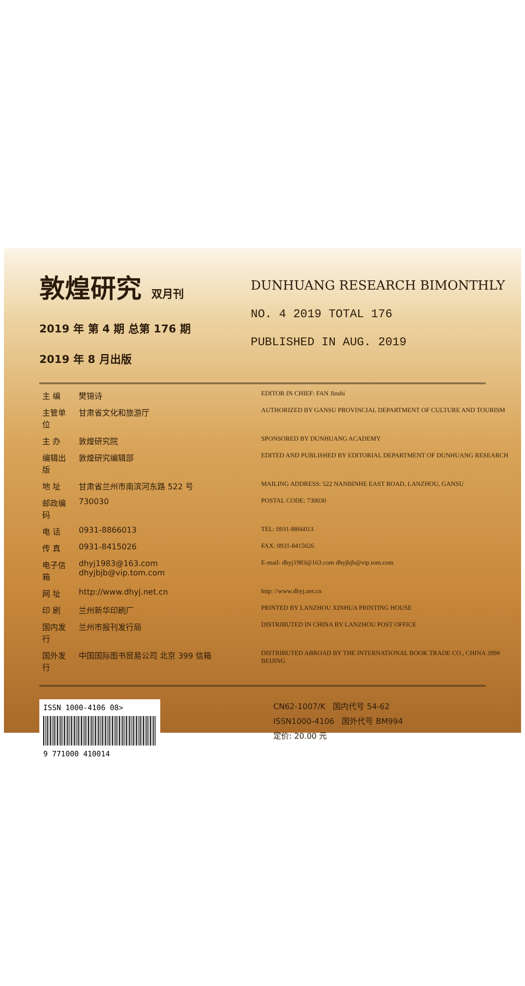敦煌研究 双月刊
2019 年 第 4 期 总第 176 期
2019 年 8 月出版
DUNHUANG RESEARCH BIMONTHLY
NO. 4 2019 TOTAL 176
PUBLISHED IN AUG. 2019
| 主 编 | 樊锦诗 | EDITOR IN CHIEF: FAN Jinshi |
| 主管单位 | 甘肃省文化和旅游厅 | AUTHORIZED BY GANSU PROVINCIAL DEPARTMENT OF CULTURE AND TOURISM |
| 主 办 | 敦煌研究院 | SPONSORED BY DUNHUANG ACADEMY |
| 编辑出版 | 敦煌研究编辑部 | EDITED AND PUBLISHED BY EDITORIAL DEPARTMENT OF DUNHUANG RESEARCH |
| 地 址 | 甘肃省兰州市南滨河东路 522 号 | MAILING ADDRESS: 522 NANBINHE EAST ROAD, LANZHOU, GANSU |
| 邮政编码 | 730030 | POSTAL CODE: 730030 |
| 电 话 | 0931-8866013 | TEL: 0931-8866013 |
| 传 真 | 0931-8415026 | FAX: 0931-8415026 |
| 电子信箱 | dhyj1983@163.com dhyjbjb@vip.tom.com | E-mail: dhyj1983@163.com dhyjbjb@vip.tom.com |
| 网 址 | http://www.dhyj.net.cn | http: //www.dhyj.net.cn |
| 印 刷 | 兰州新华印刷厂 | PRINTED BY LANZHOU XINHUA PRINTING HOUSE |
| 国内发行 | 兰州市报刊发行局 | DISTRIBUTED IN CHINA BY LANZHOU POST OFFICE |
| 国外发行 | 中国国际图书贸易公司 北京 399 信箱 | DISTRIBUTED ABROAD BY THE INTERNATIONAL BOOK TRADE CO., CHINA 399# BEIJING |
ISSN 1000-4106 08>
9 771000 410014
CN62-1007/K 国内代号 54-62
ISSN1000-4106 国外代号 BM994
定价: 20.00 元